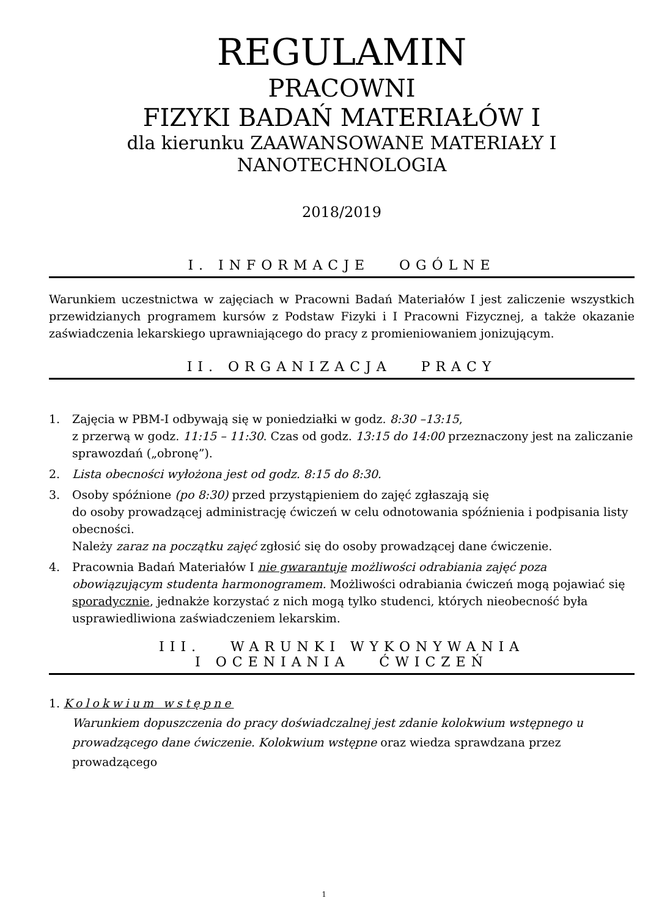REGULAMIN
PRACOWNI
FIZYKI BADAŃ MATERIAŁÓW I
dla kierunku ZAAWANSOWANE MATERIAŁY I
NANOTECHNOLOGIA
2018/2019
I. INFORMACJE OGÓLNE
Warunkiem uczestnictwa w zajęciach w Pracowni Badań Materiałów I jest zaliczenie wszystkich przewidzianych programem kursów z Podstaw Fizyki i I Pracowni Fizycznej, a także okazanie zaświadczenia lekarskiego uprawniającego do pracy z promieniowaniem jonizującym.
II. ORGANIZACJA PRACY
1. Zajęcia w PBM-I odbywają się w poniedziałki w godz. 8:30 –13:15,
z przerwą w godz. 11:15 – 11:30. Czas od godz. 13:15 do 14:00 przeznaczony jest na zaliczanie sprawozdań („obronę”).
2. Lista obecności wyłożona jest od godz. 8:15 do 8:30.
3. Osoby spóźnione (po 8:30) przed przystąpieniem do zajęć zgłaszają się
do osoby prowadzącej administrację ćwiczeń w celu odnotowania spóźnienia i podpisania listy obecności.
Należy zaraz na początku zajęć zgłosić się do osoby prowadzącej dane ćwiczenie.
4. Pracownia Badań Materiałów I nie gwarantuje możliwości odrabiania zajęć poza obowiązującym studenta harmonogramem. Możliwości odrabiania ćwiczeń mogą pojawiać się sporadycznie, jednakże korzystać z nich mogą tylko studenci, których nieobecność była usprawiedliwiona zaświadczeniem lekarskim.
III. WARUNKI WYKONYWANIA
I OCENIANIA ĆWICZEŃ
1. Kolokwium wstępne
Warunkiem dopuszczenia do pracy doświadczalnej jest zdanie kolokwium wstępnego u prowadzącego dane ćwiczenie. Kolokwium wstępne oraz wiedza sprawdzana przez prowadzącego
1